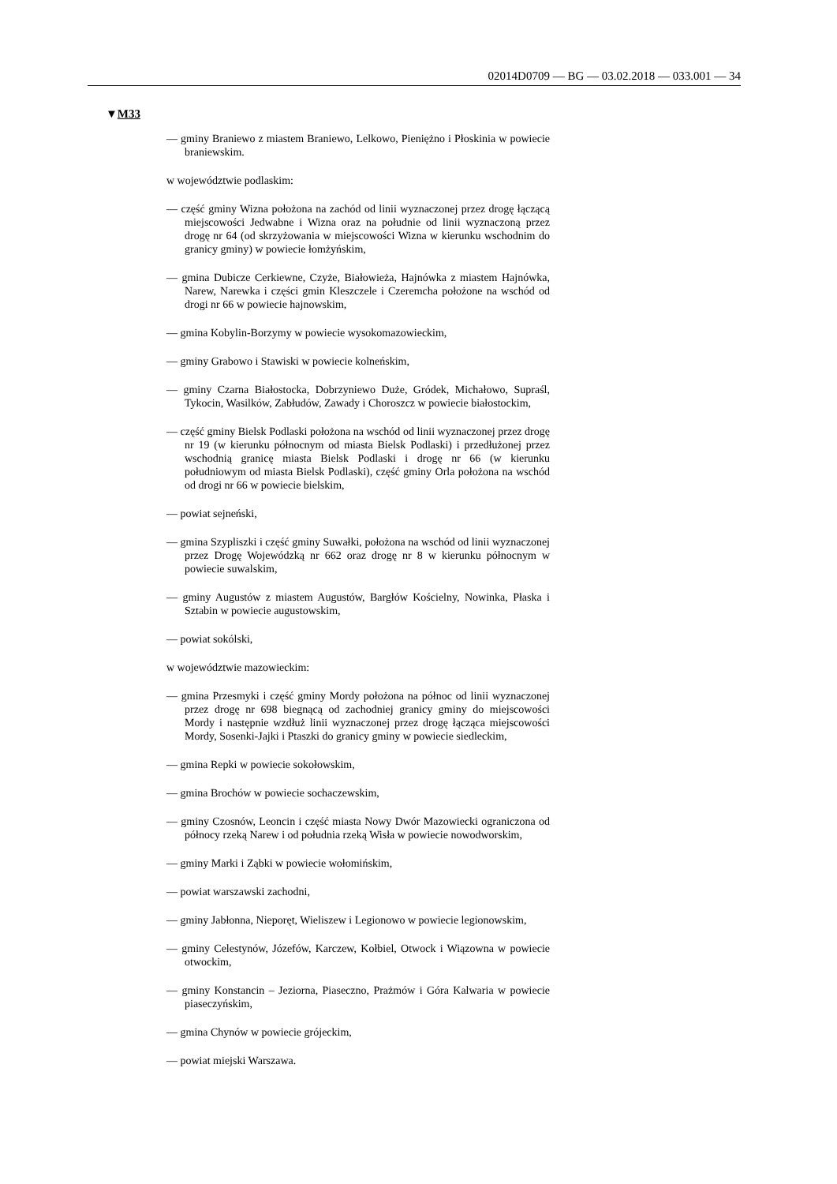02014D0709 — BG — 03.02.2018 — 033.001 — 34
▼M33
— gminy Braniewo z miastem Braniewo, Lelkowo, Pieniężno i Płoskinia w powiecie braniewskim.
w województwie podlaskim:
— część gminy Wizna położona na zachód od linii wyznaczonej przez drogę łączącą miejscowości Jedwabne i Wizna oraz na południe od linii wyznaczoną przez drogę nr 64 (od skrzyżowania w miejscowości Wizna w kierunku wschodnim do granicy gminy) w powiecie łomżyńskim,
— gmina Dubicze Cerkiewne, Czyże, Białowieża, Hajnówka z miastem Hajnówka, Narew, Narewka i części gmin Kleszczele i Czeremcha położone na wschód od drogi nr 66 w powiecie hajnowskim,
— gmina Kobylin-Borzymy w powiecie wysokomazowieckim,
— gminy Grabowo i Stawiski w powiecie kolneńskim,
— gminy Czarna Białostocka, Dobrzyniewo Duże, Gródek, Michałowo, Supraśl, Tykocin, Wasilków, Zabłudów, Zawady i Choroszcz w powiecie białostockim,
— część gminy Bielsk Podlaski położona na wschód od linii wyznaczonej przez drogę nr 19 (w kierunku północnym od miasta Bielsk Podlaski) i przedłużonej przez wschodnią granicę miasta Bielsk Podlaski i drogę nr 66 (w kierunku południowym od miasta Bielsk Podlaski), część gminy Orla położona na wschód od drogi nr 66 w powiecie bielskim,
— powiat sejneński,
— gmina Szypliszki i część gminy Suwałki, położona na wschód od linii wyznaczonej przez Drogę Wojewódzką nr 662 oraz drogę nr 8 w kierunku północnym w powiecie suwalskim,
— gminy Augustów z miastem Augustów, Bargłów Kościelny, Nowinka, Płaska i Sztabin w powiecie augustowskim,
— powiat sokólski,
w województwie mazowieckim:
— gmina Przesmyki i część gminy Mordy położona na północ od linii wyznaczonej przez drogę nr 698 biegnącą od zachodniej granicy gminy do miejscowości Mordy i następnie wzdłuż linii wyznaczonej przez drogę łącząca miejscowości Mordy, Sosenki-Jajki i Ptaszki do granicy gminy w powiecie siedleckim,
— gmina Repki w powiecie sokołowskim,
— gmina Brochów w powiecie sochaczewskim,
— gminy Czosnów, Leoncin i część miasta Nowy Dwór Mazowiecki ograniczona od północy rzeką Narew i od południa rzeką Wisła w powiecie nowodworskim,
— gminy Marki i Ząbki w powiecie wołomińskim,
— powiat warszawski zachodni,
— gminy Jabłonna, Nieporęt, Wieliszew i Legionowo w powiecie legionowskim,
— gminy Celestynów, Józefów, Karczew, Kołbiel, Otwock i Wiązowna w powiecie otwockim,
— gminy Konstancin – Jeziorna, Piaseczno, Prażmów i Góra Kalwaria w powiecie piaseczyńskim,
— gmina Chynów w powiecie grójeckim,
— powiat miejski Warszawa.